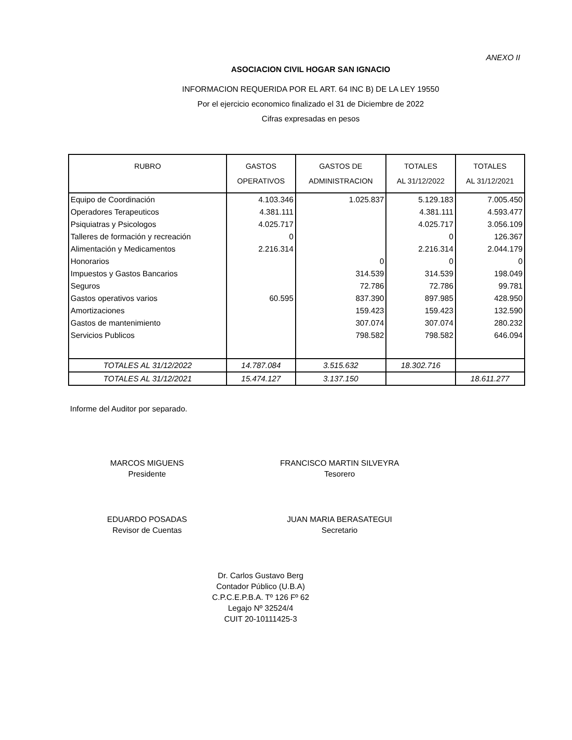ANEXO II
ASOCIACION CIVIL HOGAR SAN IGNACIO
INFORMACION REQUERIDA POR EL ART. 64 INC B) DE LA LEY 19550
Por el ejercicio economico finalizado el 31 de Diciembre de 2022
Cifras expresadas en pesos
| RUBRO | GASTOS OPERATIVOS | GASTOS DE ADMINISTRACION | TOTALES AL 31/12/2022 | TOTALES AL 31/12/2021 |
| --- | --- | --- | --- | --- |
| Equipo de Coordinación | 4.103.346 | 1.025.837 | 5.129.183 | 7.005.450 |
| Operadores Terapeuticos | 4.381.111 | | 4.381.111 | 4.593.477 |
| Psiquiatras y Psicologos | 4.025.717 | | 4.025.717 | 3.056.109 |
| Talleres de formación y recreación | 0 | | 0 | 126.367 |
| Alimentación y Medicamentos | 2.216.314 | | 2.216.314 | 2.044.179 |
| Honorarios | | 0 | 0 | 0 |
| Impuestos y Gastos Bancarios | | 314.539 | 314.539 | 198.049 |
| Seguros | | 72.786 | 72.786 | 99.781 |
| Gastos operativos varios | 60.595 | 837.390 | 897.985 | 428.950 |
| Amortizaciones | | 159.423 | 159.423 | 132.590 |
| Gastos de mantenimiento | | 307.074 | 307.074 | 280.232 |
| Servicios Publicos | | 798.582 | 798.582 | 646.094 |
| TOTALES AL 31/12/2022 | 14.787.084 | 3.515.632 | 18.302.716 | |
| TOTALES AL 31/12/2021 | 15.474.127 | 3.137.150 | | 18.611.277 |
Informe del Auditor por separado.
MARCOS MIGUENS
Presidente
FRANCISCO MARTIN SILVEYRA
Tesorero
EDUARDO POSADAS
Revisor de Cuentas
JUAN MARIA BERASATEGUI
Secretario
Dr. Carlos Gustavo Berg
Contador Público (U.B.A)
C.P.C.E.P.B.A. Tº 126 Fº 62
Legajo Nº 32524/4
CUIT 20-10111425-3